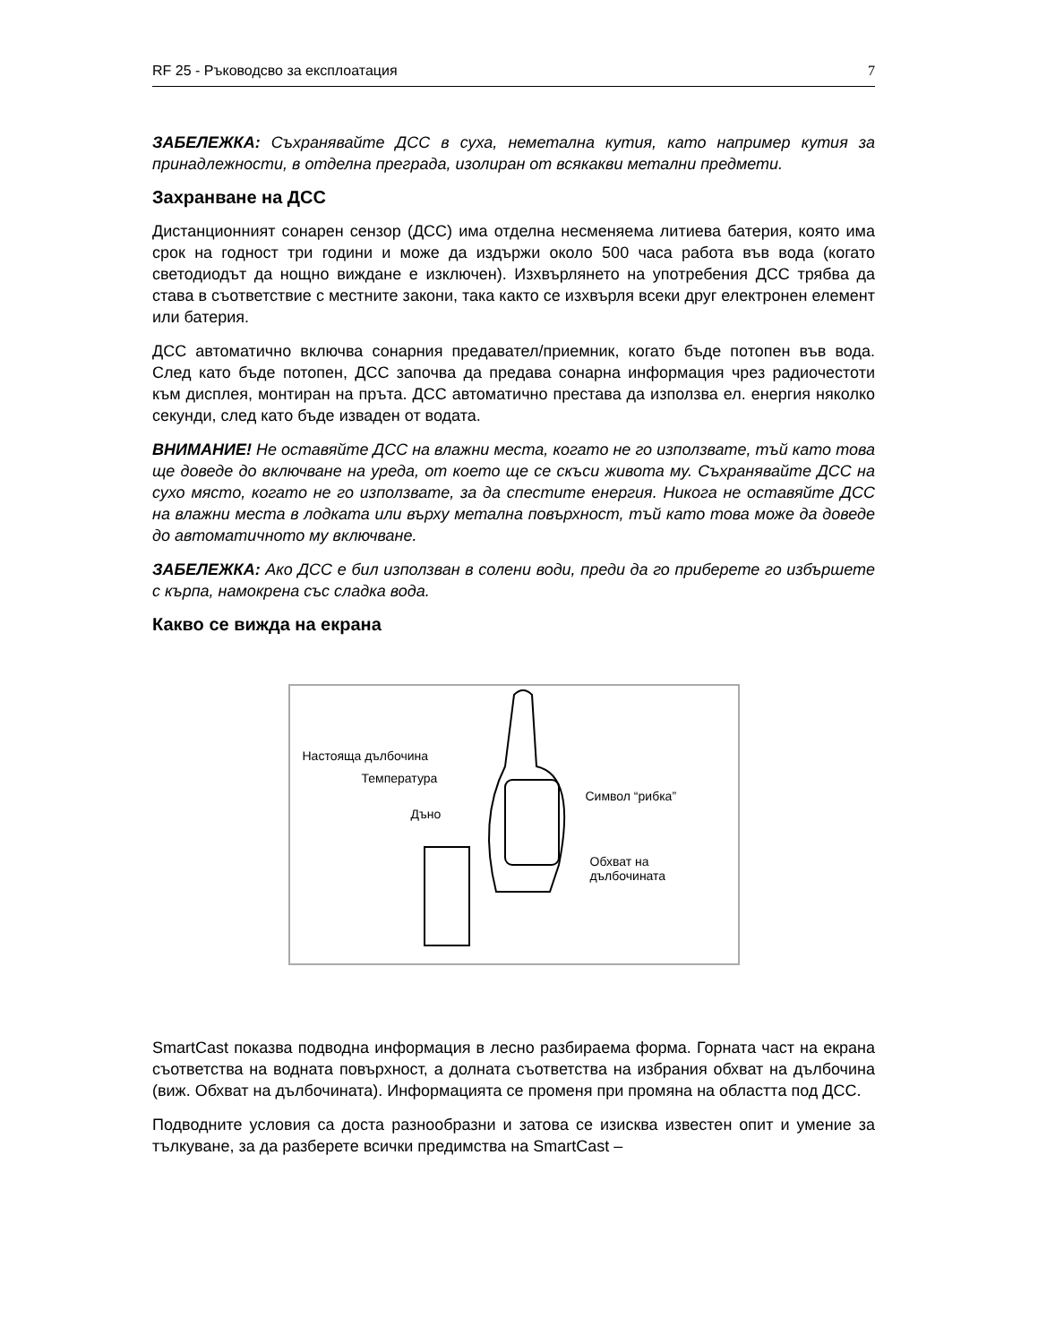RF 25 - Ръководсво за експлоатация 7
ЗАБЕЛЕЖКА: Съхранявайте ДСС в суха, неметална кутия, като например кутия за принадлежности, в отделна преграда, изолиран от всякакви метални предмети.
Захранване на ДСС
Дистанционният сонарен сензор (ДСС) има отделна несменяема литиева батерия, която има срок на годност три години и може да издържи около 500 часа работа във вода (когато светодиодът да нощно виждане е изключен). Изхвърлянето на употребения ДСС трябва да става в съответствие с местните закони, така както се изхвърля всеки друг електронен елемент или батерия.
ДСС автоматично включва сонарния предавател/приемник, когато бъде потопен във вода. След като бъде потопен, ДСС започва да предава сонарна информация чрез радиочестоти към дисплея, монтиран на пръта. ДСС автоматично престава да използва ел. енергия няколко секунди, след като бъде изваден от водата.
ВНИМАНИЕ! Не оставяйте ДСС на влажни места, когато не го използвате, тъй като това ще доведе до включване на уреда, от което ще се скъси живота му. Съхранявайте ДСС на сухо място, когато не го използвате, за да спестите енергия. Никога не оставяйте ДСС на влажни места в лодката или върху метална повърхност, тъй като това може да доведе до автоматичното му включване.
ЗАБЕЛЕЖКА: Ако ДСС е бил използван в солени води, преди да го приберете го избършете с кърпа, намокрена със сладка вода.
Какво се вижда на екрана
Настояща дълбочина
Температура
Символ “рибка”
Дъно
Обхват на
дълбочината
SmartCast показва подводна информация в лесно разбираема форма. Горната част на екрана съответства на водната повърхност, а долната съответства на избрания обхват на дълбочина (виж. Обхват на дълбочината). Информацията се променя при промяна на областта под ДСС.
Подводните условия са доста разнообразни и затова се изисква известен опит и умение за тълкуване, за да разберете всички предимства на SmartCast –